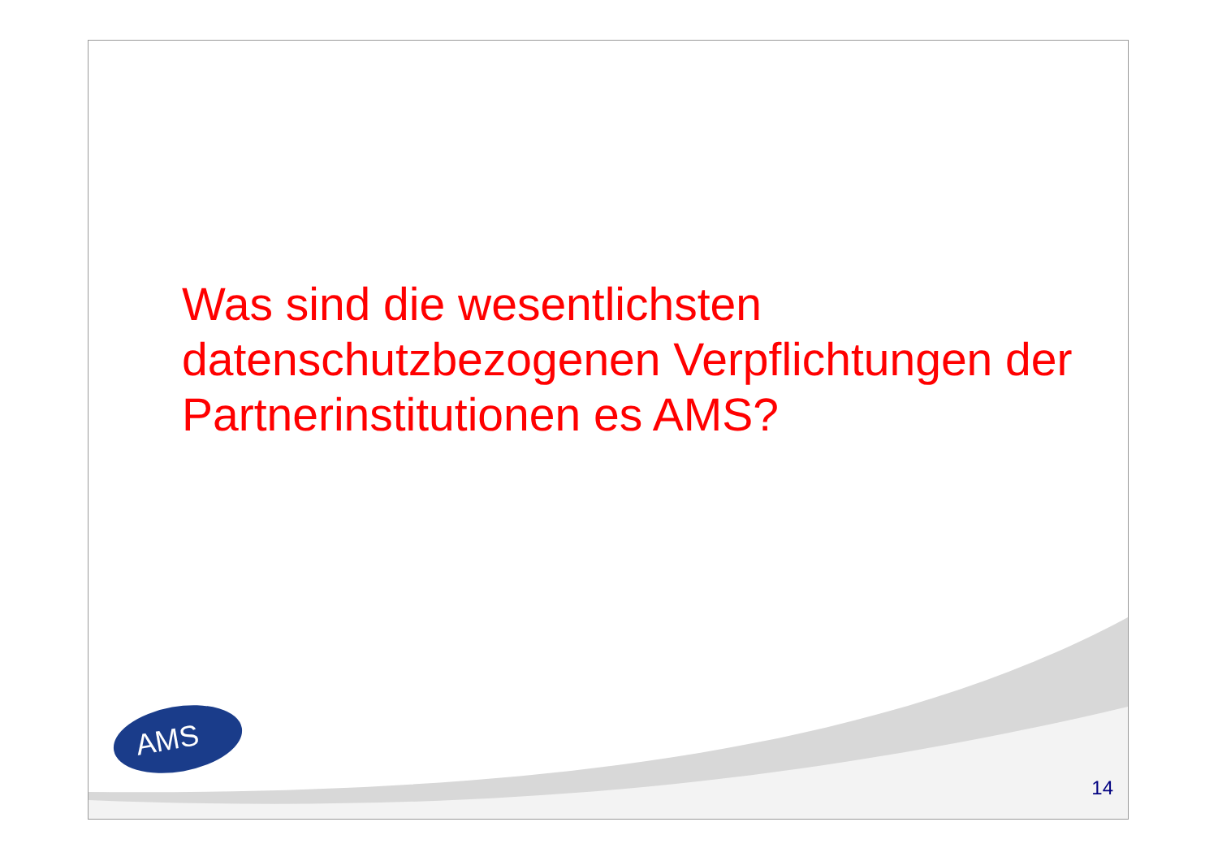Was sind die wesentlichsten datenschutzbezogenen Verpflichtungen der Partnerinstitutionen es AMS?
AMS
14